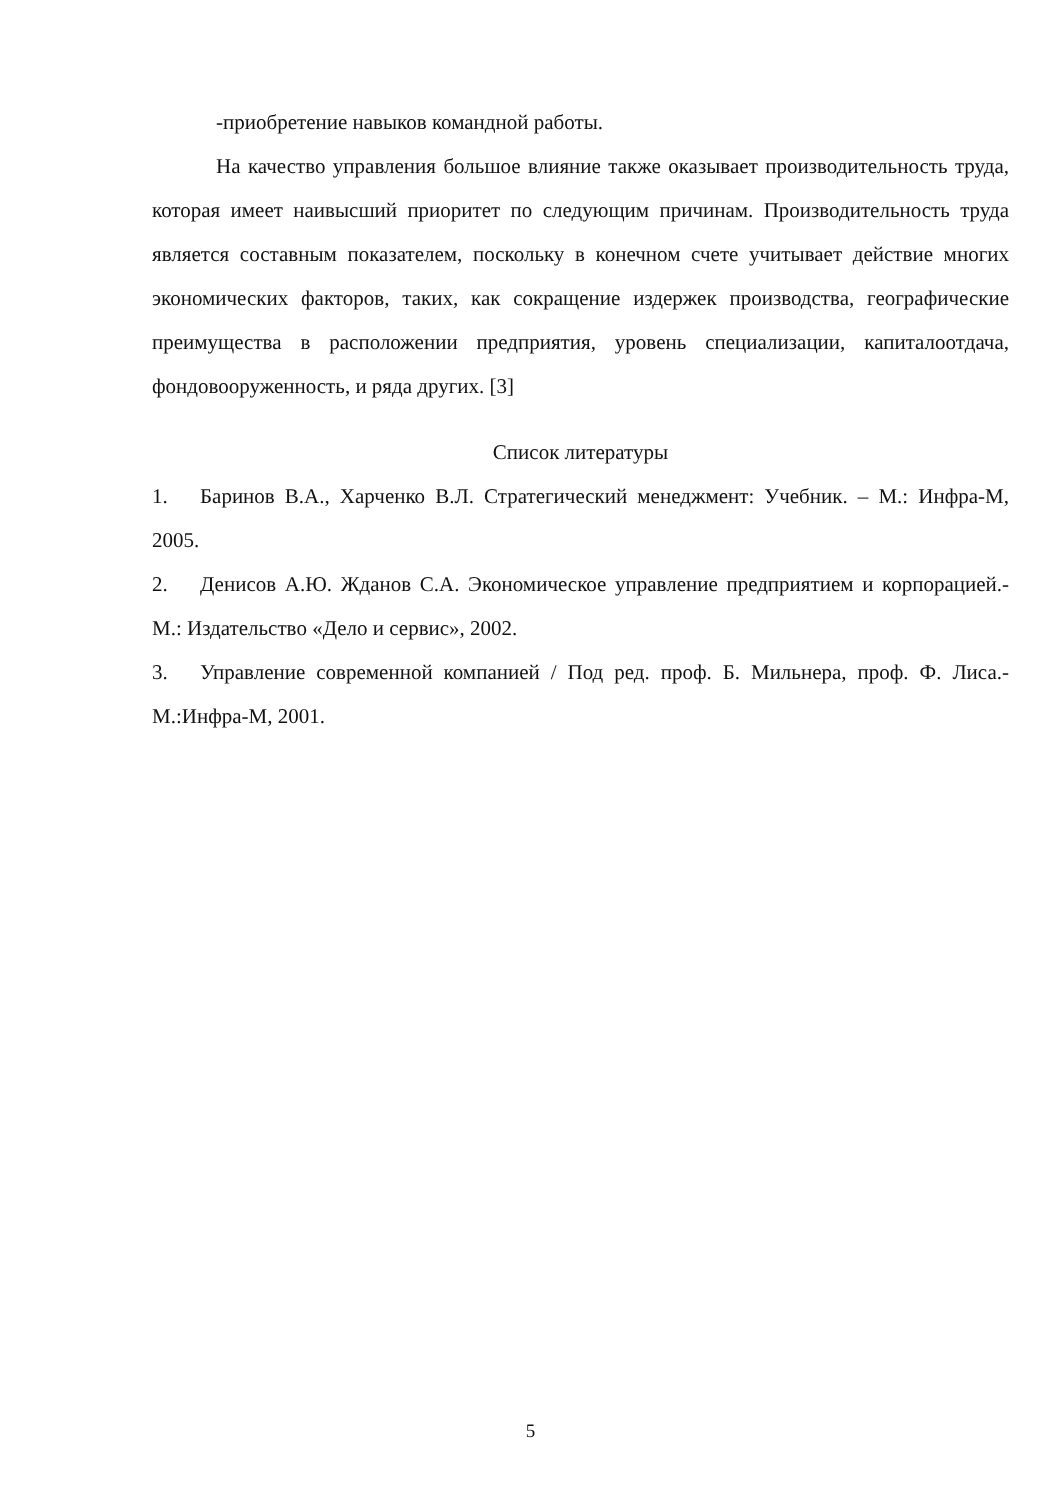-приобретение навыков командной работы.
На качество управления большое влияние также оказывает производительность труда, которая имеет наивысший приоритет по следующим причинам. Производительность труда является составным показателем, поскольку в конечном счете учитывает действие многих экономических факторов, таких, как сокращение издержек производства, географические преимущества в расположении предприятия, уровень специализации, капиталоотдача, фондовооруженность, и ряда других. [3]
Список литературы
1. Баринов В.А., Харченко В.Л. Стратегический менеджмент: Учебник. – М.: Инфра-М, 2005.
2. Денисов А.Ю. Жданов С.А. Экономическое управление предприятием и корпорацией.- М.: Издательство «Дело и сервис», 2002.
3. Управление современной компанией / Под ред. проф. Б. Мильнера, проф. Ф. Лиса.- М.:Инфра-М, 2001.
5